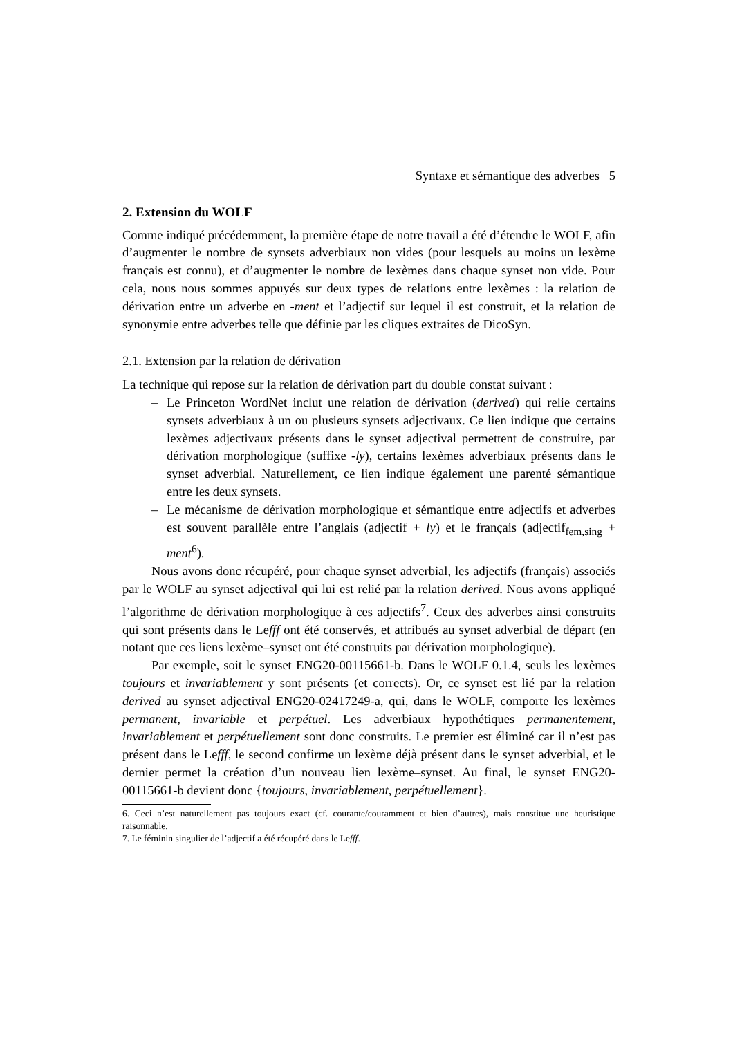Syntaxe et sémantique des adverbes 5
2. Extension du WOLF
Comme indiqué précédemment, la première étape de notre travail a été d’étendre le WOLF, afin d’augmenter le nombre de synsets adverbiaux non vides (pour lesquels au moins un lexème français est connu), et d’augmenter le nombre de lexèmes dans chaque synset non vide. Pour cela, nous nous sommes appuyés sur deux types de relations entre lexèmes : la relation de dérivation entre un adverbe en -ment et l’adjectif sur lequel il est construit, et la relation de synonymie entre adverbes telle que définie par les cliques extraites de DicoSyn.
2.1. Extension par la relation de dérivation
La technique qui repose sur la relation de dérivation part du double constat suivant :
– Le Princeton WordNet inclut une relation de dérivation (derived) qui relie certains synsets adverbiaux à un ou plusieurs synsets adjectivaux. Ce lien indique que certains lexèmes adjectivaux présents dans le synset adjectival permettent de construire, par dérivation morphologique (suffixe -ly), certains lexèmes adverbiaux présents dans le synset adverbial. Naturellement, ce lien indique également une parenté sémantique entre les deux synsets.
– Le mécanisme de dérivation morphologique et sémantique entre adjectifs et adverbes est souvent parallèle entre l’anglais (adjectif + ly) et le français (adjectif<sub>fem,sing</sub> + ment<sup>6</sup>).
Nous avons donc récupéré, pour chaque synset adverbial, les adjectifs (français) associés par le WOLF au synset adjectival qui lui est relié par la relation derived. Nous avons appliqué l’algorithme de dérivation morphologique à ces adjectifs<sup>7</sup>. Ceux des adverbes ainsi construits qui sont présents dans le Lefff ont été conservés, et attribués au synset adverbial de départ (en notant que ces liens lexème–synset ont été construits par dérivation morphologique).
Par exemple, soit le synset ENG20-00115661-b. Dans le WOLF 0.1.4, seuls les lexèmes toujours et invariablement y sont présents (et corrects). Or, ce synset est lié par la relation derived au synset adjectival ENG20-02417249-a, qui, dans le WOLF, comporte les lexèmes permanent, invariable et perpétuel. Les adverbiaux hypothétiques permanentement, invariablement et perpétuellement sont donc construits. Le premier est éliminé car il n’est pas présent dans le Lefff, le second confirme un lexème déjà présent dans le synset adverbial, et le dernier permet la création d’un nouveau lien lexème–synset. Au final, le synset ENG20-00115661-b devient donc {toujours, invariablement, perpétuellement}.
6. Ceci n’est naturellement pas toujours exact (cf. courante/couramment et bien d’autres), mais constitue une heuristique raisonnable.
7. Le féminin singulier de l’adjectif a été récupéré dans le Lefff.